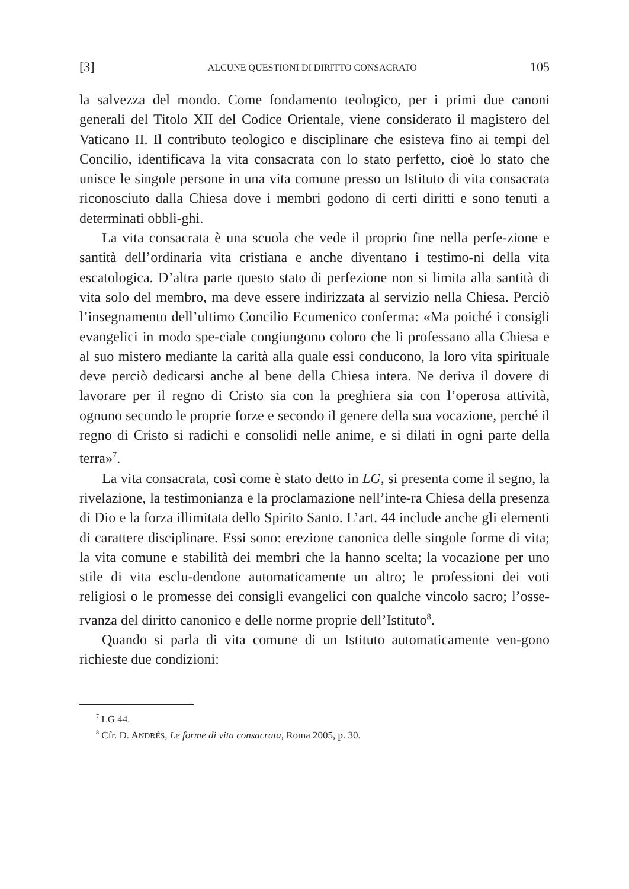[3] ALCUNE QUESTIONI DI DIRITTO CONSACRATO 105
la salvezza del mondo. Come fondamento teologico, per i primi due canoni generali del Titolo XII del Codice Orientale, viene considerato il magistero del Vaticano II. Il contributo teologico e disciplinare che esisteva fino ai tempi del Concilio, identificava la vita consacrata con lo stato perfetto, cioè lo stato che unisce le singole persone in una vita comune presso un Istituto di vita consacrata riconosciuto dalla Chiesa dove i membri godono di certi diritti e sono tenuti a determinati obbli-ghi.
La vita consacrata è una scuola che vede il proprio fine nella perfe-zione e santità dell’ordinaria vita cristiana e anche diventano i testimo-ni della vita escatologica. D’altra parte questo stato di perfezione non si limita alla santità di vita solo del membro, ma deve essere indirizzata al servizio nella Chiesa. Perciò l’insegnamento dell’ultimo Concilio Ecumenico conferma: «Ma poiché i consigli evangelici in modo spe-ciale congiungono coloro che li professano alla Chiesa e al suo mistero mediante la carità alla quale essi conducono, la loro vita spirituale deve perciò dedicarsi anche al bene della Chiesa intera. Ne deriva il dovere di lavorare per il regno di Cristo sia con la preghiera sia con l’operosa attività, ognuno secondo le proprie forze e secondo il genere della sua vocazione, perché il regno di Cristo si radichi e consolidi nelle anime, e si dilati in ogni parte della terra»<sup>7</sup>.
La vita consacrata, così come è stato detto in LG, si presenta come il segno, la rivelazione, la testimonianza e la proclamazione nell’inte-ra Chiesa della presenza di Dio e la forza illimitata dello Spirito Santo. L’art. 44 include anche gli elementi di carattere disciplinare. Essi sono: erezione canonica delle singole forme di vita; la vita comune e stabilità dei membri che la hanno scelta; la vocazione per uno stile di vita esclu-dendone automaticamente un altro; le professioni dei voti religiosi o le promesse dei consigli evangelici con qualche vincolo sacro; l’osse-rvanza del diritto canonico e delle norme proprie dell’Istituto<sup>8</sup>.
Quando si parla di vita comune di un Istituto automaticamente ven-gono richieste due condizioni:
<sup>7</sup> LG 44.
<sup>8</sup> Cfr. D. ANDRÉS, Le forme di vita consacrata, Roma 2005, p. 30.